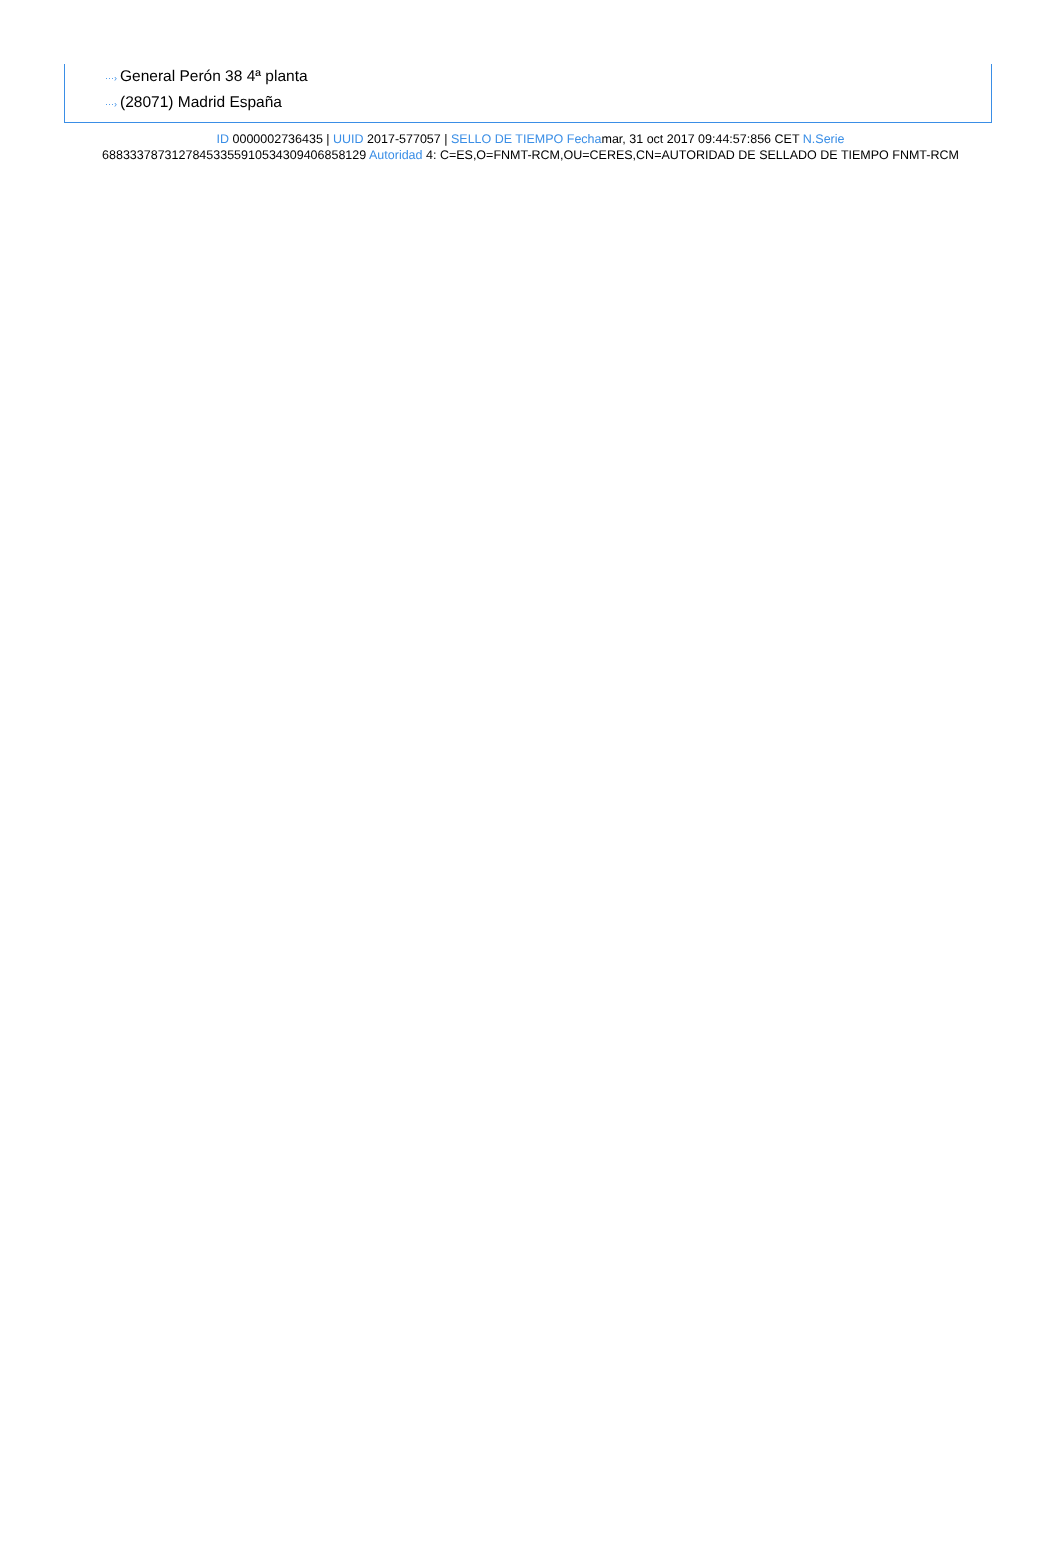···› General Perón 38 4ª planta
···› (28071) Madrid España
ID 0000002736435 | UUID 2017-577057 | SELLO DE TIEMPO Fechamar, 31 oct 2017 09:44:57:856 CET N.Serie
68833378731278453355910534309406858129 Autoridad 4: C=ES,O=FNMT-RCM,OU=CERES,CN=AUTORIDAD DE SELLADO DE TIEMPO FNMT-RCM